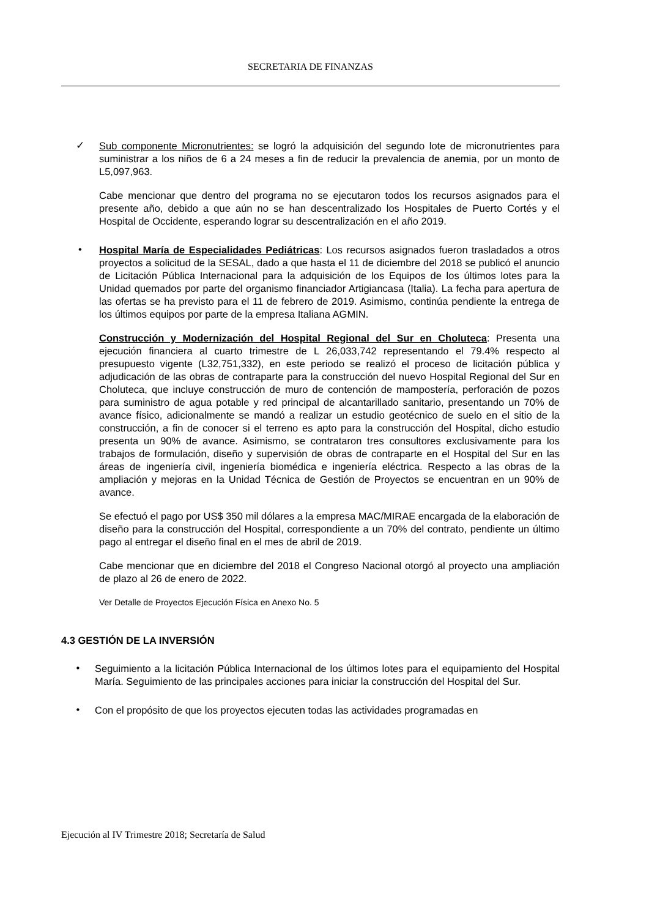SECRETARIA DE FINANZAS
✓
Sub componente Micronutrientes: se logró la adquisición del segundo lote de micronutrientes para suministrar a los niños de 6 a 24 meses a fin de reducir la prevalencia de anemia, por un monto de L5,097,963.
Cabe mencionar que dentro del programa no se ejecutaron todos los recursos asignados para el presente año, debido a que aún no se han descentralizado los Hospitales de Puerto Cortés y el Hospital de Occidente, esperando lograr su descentralización en el año 2019.
•
Hospital María de Especialidades Pediátricas: Los recursos asignados fueron trasladados a otros proyectos a solicitud de la SESAL, dado a que hasta el 11 de diciembre del 2018 se publicó el anuncio de Licitación Pública Internacional para la adquisición de los Equipos de los últimos lotes para la Unidad quemados por parte del organismo financiador Artigiancasa (Italia). La fecha para apertura de las ofertas se ha previsto para el 11 de febrero de 2019. Asimismo, continúa pendiente la entrega de los últimos equipos por parte de la empresa Italiana AGMIN.
Construcción y Modernización del Hospital Regional del Sur en Choluteca: Presenta una ejecución financiera al cuarto trimestre de L 26,033,742 representando el 79.4% respecto al presupuesto vigente (L32,751,332), en este periodo se realizó el proceso de licitación pública y adjudicación de las obras de contraparte para la construcción del nuevo Hospital Regional del Sur en Choluteca, que incluye construcción de muro de contención de mampostería, perforación de pozos para suministro de agua potable y red principal de alcantarillado sanitario, presentando un 70% de avance físico, adicionalmente se mandó a realizar un estudio geotécnico de suelo en el sitio de la construcción, a fin de conocer si el terreno es apto para la construcción del Hospital, dicho estudio presenta un 90% de avance. Asimismo, se contrataron tres consultores exclusivamente para los trabajos de formulación, diseño y supervisión de obras de contraparte en el Hospital del Sur en las áreas de ingeniería civil, ingeniería biomédica e ingeniería eléctrica. Respecto a las obras de la ampliación y mejoras en la Unidad Técnica de Gestión de Proyectos se encuentran en un 90% de avance.
Se efectuó el pago por US$ 350 mil dólares a la empresa MAC/MIRAE encargada de la elaboración de diseño para la construcción del Hospital, correspondiente a un 70% del contrato, pendiente un último pago al entregar el diseño final en el mes de abril de 2019.
Cabe mencionar que en diciembre del 2018 el Congreso Nacional otorgó al proyecto una ampliación de plazo al 26 de enero de 2022.
Ver Detalle de Proyectos Ejecución Física en Anexo No. 5
4.3 GESTIÓN DE LA INVERSIÓN
•
Seguimiento a la licitación Pública Internacional de los últimos lotes para el equipamiento del Hospital María. Seguimiento de las principales acciones para iniciar la construcción del Hospital del Sur.
•
Con el propósito de que los proyectos ejecuten todas las actividades programadas en
Ejecución al IV Trimestre 2018; Secretaría de Salud